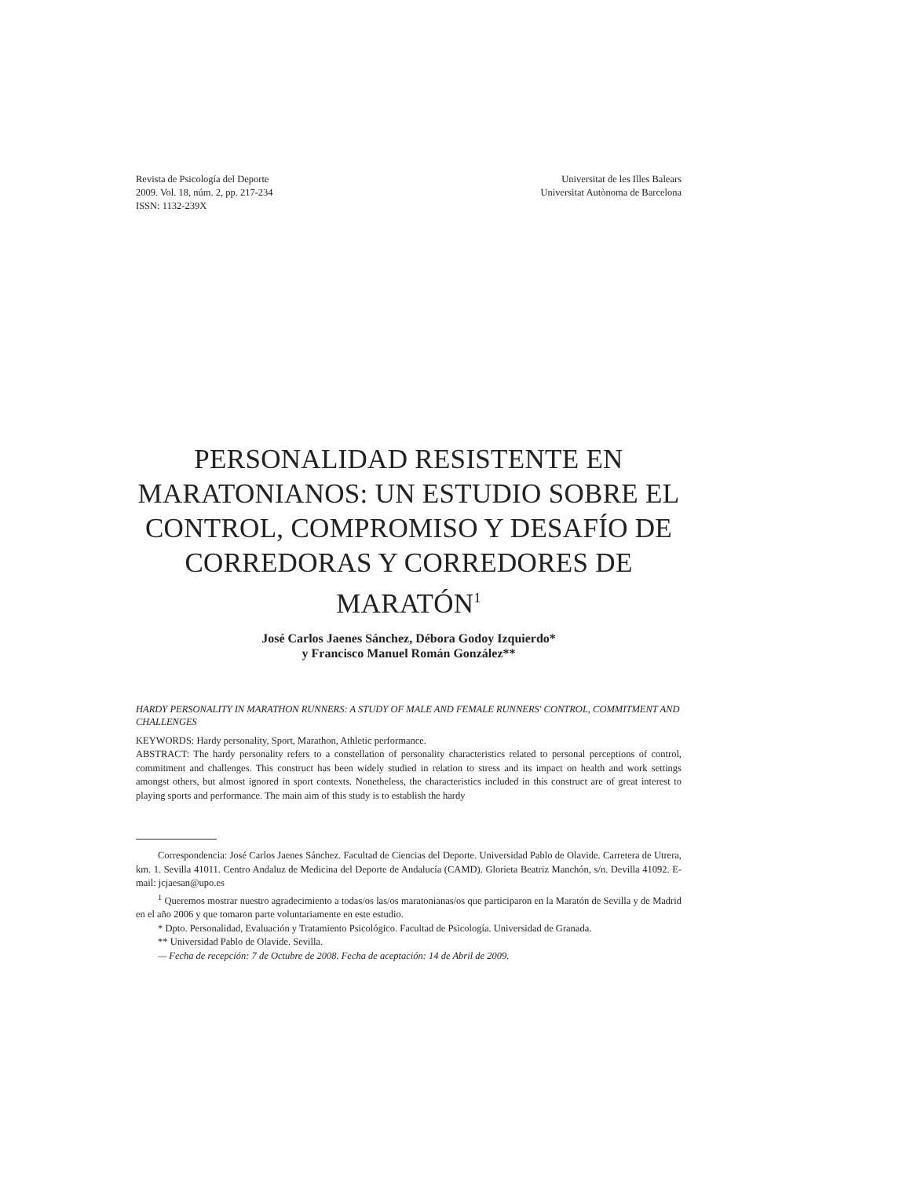Revista de Psicología del Deporte
2009. Vol. 18, núm. 2, pp. 217-234
ISSN: 1132-239X
Universitat de les Illes Balears
Universitat Autònoma de Barcelona
PERSONALIDAD RESISTENTE EN MARATONIANOS: UN ESTUDIO SOBRE EL CONTROL, COMPROMISO Y DESAFÍO DE CORREDORAS Y CORREDORES DE MARATÓN<sup>1</sup>
José Carlos Jaenes Sánchez, Débora Godoy Izquierdo*
y Francisco Manuel Román González**
HARDY PERSONALITY IN MARATHON RUNNERS: A STUDY OF MALE AND FEMALE RUNNERS' CONTROL, COMMITMENT AND CHALLENGES
KEYWORDS: Hardy personality, Sport, Marathon, Athletic performance.
ABSTRACT: The hardy personality refers to a constellation of personality characteristics related to personal perceptions of control, commitment and challenges. This construct has been widely studied in relation to stress and its impact on health and work settings amongst others, but almost ignored in sport contexts. Nonetheless, the characteristics included in this construct are of great interest to playing sports and performance. The main aim of this study is to establish the hardy
Correspondencia: José Carlos Jaenes Sánchez. Facultad de Ciencias del Deporte. Universidad Pablo de Olavide. Carretera de Utrera, km. 1. Sevilla 41011. Centro Andaluz de Medicina del Deporte de Andalucía (CAMD). Glorieta Beatriz Manchón, s/n. Devilla 41092. E-mail: jcjaesan@upo.es
<sup>1</sup> Queremos mostrar nuestro agradecimiento a todas/os las/os maratonianas/os que participaron en la Maratón de Sevilla y de Madrid en el año 2006 y que tomaron parte voluntariamente en este estudio.
* Dpto. Personalidad, Evaluación y Tratamiento Psicológico. Facultad de Psicología. Universidad de Granada.
** Universidad Pablo de Olavide. Sevilla.
— Fecha de recepción: 7 de Octubre de 2008. Fecha de aceptación: 14 de Abril de 2009.